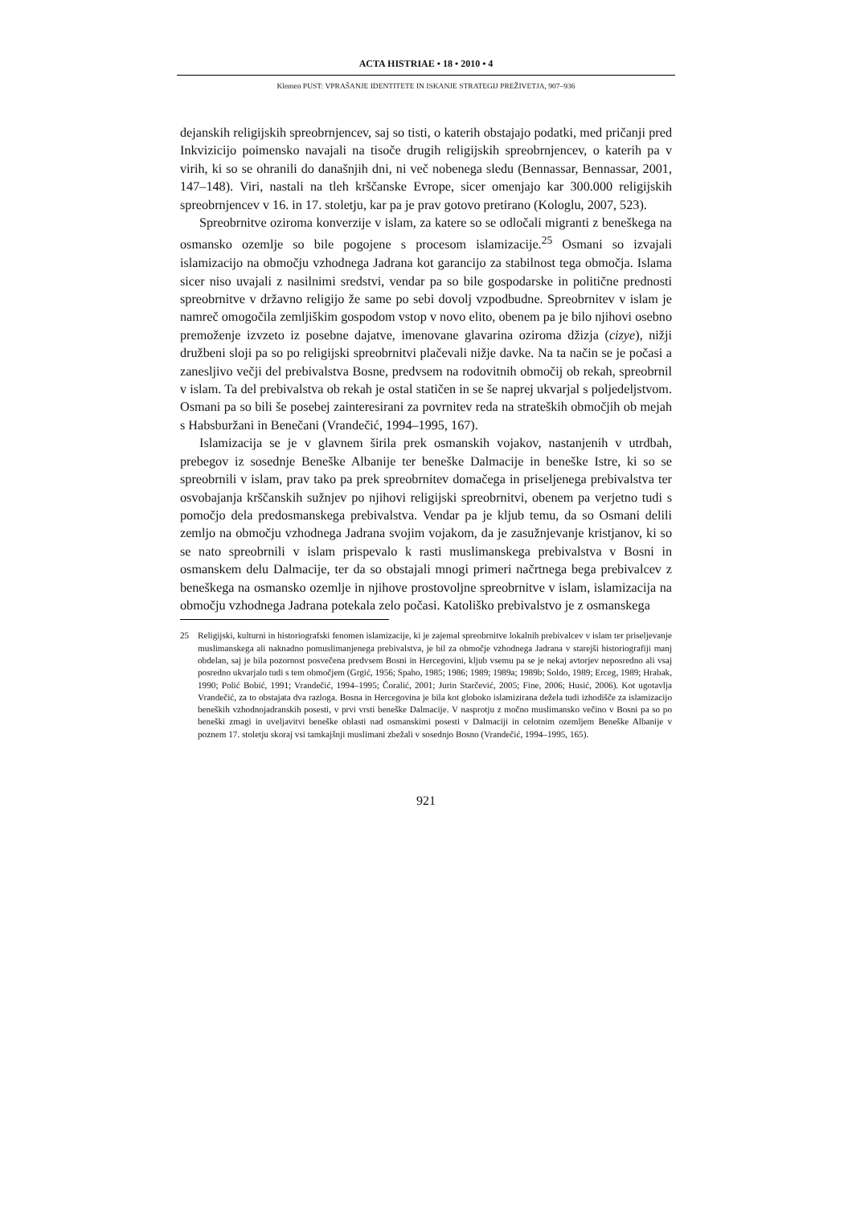ACTA HISTRIAE • 18 • 2010 • 4
Klemen PUST: VPRAŠANJE IDENTITETE IN ISKANJE STRATEGIJ PREŽIVETJA, 907–936
dejanskih religijskih spreobrnjencev, saj so tisti, o katerih obstajajo podatki, med pričanji pred Inkvizicijo poimensko navajali na tisoče drugih religijskih spreobrnjencev, o katerih pa v virih, ki so se ohranili do današnjih dni, ni več nobenega sledu (Bennassar, Bennassar, 2001, 147–148). Viri, nastali na tleh krščanske Evrope, sicer omenjajo kar 300.000 religijskih spreobrnjencev v 16. in 17. stoletju, kar pa je prav gotovo pretirano (Kologlu, 2007, 523).
Spreobrnitve oziroma konverzije v islam, za katere so se odločali migranti z beneškega na osmansko ozemlje so bile pogojene s procesom islamizacije.<sup>25</sup> Osmani so izvajali islamizacijo na območju vzhodnega Jadrana kot garancijo za stabilnost tega območja. Islama sicer niso uvajali z nasilnimi sredstvi, vendar pa so bile gospodarske in politične prednosti spreobrnitve v državno religijo že same po sebi dovolj vzpodbudne. Spreobrnitev v islam je namreč omogočila zemljiškim gospodom vstop v novo elito, obenem pa je bilo njihovi osebno premoženje izvzeto iz posebne dajatve, imenovane glavarina oziroma džizja (cizye), nižji družbeni sloji pa so po religijski spreobrnitvi plačevali nižje davke. Na ta način se je počasi a zanesljivo večji del prebivalstva Bosne, predvsem na rodovitnih območij ob rekah, spreobrnil v islam. Ta del prebivalstva ob rekah je ostal statičen in se še naprej ukvarjal s poljedeljstvom. Osmani pa so bili še posebej zainteresirani za povrnitev reda na strateških območjih ob mejah s Habsburžani in Benečani (Vrandečić, 1994–1995, 167).
Islamizacija se je v glavnem širila prek osmanskih vojakov, nastanjenih v utrdbah, prebegov iz sosednje Beneške Albanije ter beneške Dalmacije in beneške Istre, ki so se spreobrnili v islam, prav tako pa prek spreobrnitev domačega in priseljenega prebivalstva ter osvobajanja krščanskih sužnjev po njihovi religijski spreobrnitvi, obenem pa verjetno tudi s pomočjo dela predosmanskega prebivalstva. Vendar pa je kljub temu, da so Osmani delili zemljo na območju vzhodnega Jadrana svojim vojakom, da je zasužnjevanje kristjanov, ki so se nato spreobrnili v islam prispevalo k rasti muslimanskega prebivalstva v Bosni in osmanskem delu Dalmacije, ter da so obstajali mnogi primeri načrtnega bega prebivalcev z beneškega na osmansko ozemlje in njihove prostovoljne spreobrnitve v islam, islamizacija na območju vzhodnega Jadrana potekala zelo počasi. Katoliško prebivalstvo je z osmanskega
25 Religijski, kulturni in historiografski fenomen islamizacije, ki je zajemal spreobrnitve lokalnih prebivalcev v islam ter priseljevanje muslimanskega ali naknadno pomuslimanjenega prebivalstva, je bil za območje vzhodnega Jadrana v starejši historiografiji manj obdelan, saj je bila pozornost posvečena predvsem Bosni in Hercegovini, kljub vsemu pa se je nekaj avtorjev neposredno ali vsaj posredno ukvarjalo tudi s tem območjem (Grgić, 1956; Spaho, 1985; 1986; 1989; 1989a; 1989b; Soldo, 1989; Erceg, 1989; Hrabak, 1990; Polić Bobić, 1991; Vrandečić, 1994–1995; Čoralić, 2001; Jurin Starčević, 2005; Fine, 2006; Husić, 2006). Kot ugotavlja Vrandečić, za to obstajata dva razloga. Bosna in Hercegovina je bila kot globoko islamizirana dežela tudi izhodišče za islamizacijo beneških vzhodnojadranskih posesti, v prvi vrsti beneške Dalmacije. V nasprotju z močno muslimansko večino v Bosni pa so po beneški zmagi in uveljavitvi beneške oblasti nad osmanskimi posesti v Dalmaciji in celotnim ozemljem Beneške Albanije v poznem 17. stoletju skoraj vsi tamkajšnji muslimani zbežali v sosednjo Bosno (Vrandečić, 1994–1995, 165).
921